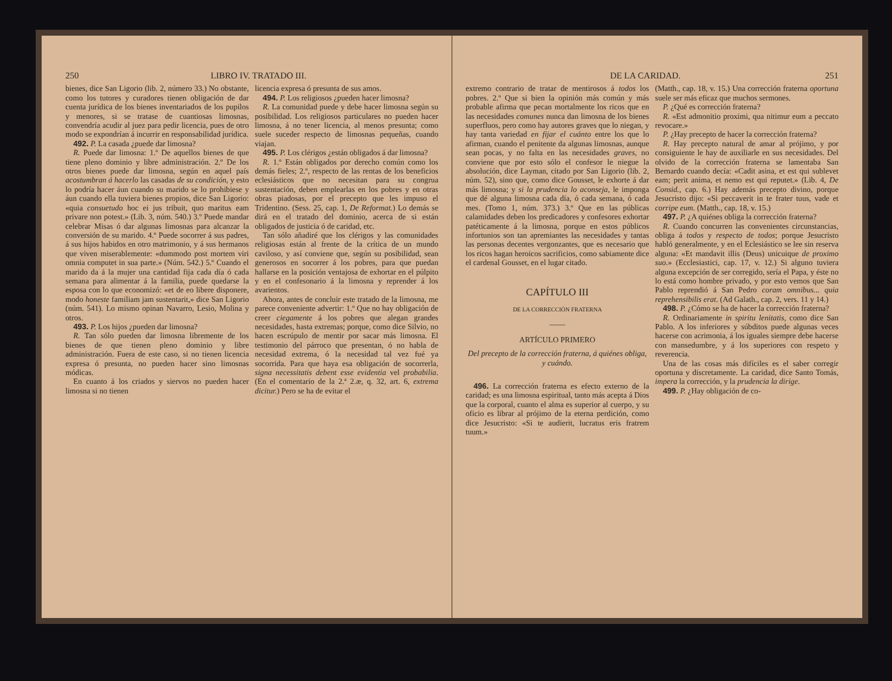250 LIBRO IV. TRATADO III.
bienes, dice San Ligorio (lib. 2, número 33.) No obstante, como los tutores y curadores tienen obligación de dar cuenta jurídica de los bienes inventariados de los pupilos y menores, si se tratase de cuantiosas limosnas, convendría acudir al juez para pedir licencia, pues de otro modo se expondrían á incurrir en responsabilidad jurídica.
492. P. La casada ¿puede dar limosna?
R. Puede dar limosna: 1.º De aquellos bienes de que tiene pleno dominio y libre administración. 2.º De los otros bienes puede dar limosna, según en aquel país acostumbran á hacerlo las casadas de su condición, y esto lo podría hacer áun cuando su marido se lo prohibiese y áun cuando ella tuviera bienes propios, dice San Ligorio: «quia consuetudo hoc ei jus tribuit, quo maritus eam privare non potest.» (Lib. 3, núm. 540.) 3.º Puede mandar celebrar Misas ó dar algunas limosnas para alcanzar la conversión de su marido. 4.º Puede socorrer á sus padres, á sus hijos habidos en otro matrimonio, y á sus hermanos que viven miserablemente: «dummodo post mortem viri omnia computet in sua parte.» (Núm. 542.) 5.º Cuando el marido da á la mujer una cantidad fija cada día ó cada semana para alimentar á la familia, puede quedarse la esposa con lo que economizó: «et de eo libere disponere, modo honeste familiam jam sustentarit,» dice San Ligorio (núm. 541). Lo mismo opinan Navarro, Lesio, Molina y otros.
493. P. Los hijos ¿pueden dar limosna?
R. Tan sólo pueden dar limosna libremente de los bienes de que tienen pleno dominio y libre administración. Fuera de este caso, si no tienen licencia expresa ó presunta, no pueden hacer sino limosnas módicas.
En cuanto á los criados y siervos no pueden hacer limosna si no tienen
licencia expresa ó presunta de sus amos.
494. P. Los religiosos ¿pueden hacer limosna?
R. La comunidad puede y debe hacer limosna según su posibilidad. Los religiosos particulares no pueden hacer limosna, á no tener licencia, al menos presunta; como suele suceder respecto de limosnas pequeñas, cuando viajan.
495. P. Los clérigos ¿están obligados á dar limosna?
R. 1.º Están obligados por derecho común como los demás fieles; 2.º, respecto de las rentas de los beneficios eclesiásticos que no necesitan para su congrua sustentación, deben emplearlas en los pobres y en otras obras piadosas, por el precepto que les impuso el Tridentino. (Sess. 25, cap. 1, De Reformat.) Lo demás se dirá en el tratado del dominio, acerca de si están obligados de justicia ó de caridad, etc.
Tan sólo añadiré que los clérigos y las comunidades religiosas están al frente de la crítica de un mundo caviloso, y así conviene que, según su posibilidad, sean generosos en socorrer á los pobres, para que puedan hallarse en la posición ventajosa de exhortar en el púlpito y en el confesonario á la limosna y reprender á los avarientos.
Ahora, antes de concluir este tratado de la limosna, me parece conveniente advertir: 1.º Que no hay obligación de creer ciegamente á los pobres que alegan grandes necesidades, hasta extremas; porque, como dice Silvio, no hacen escrúpulo de mentir por sacar más limosna. El testimonio del párroco que presentan, ó no habla de necesidad extrema, ó la necesidad tal vez fué ya socorrida. Para que haya esa obligación de socorrerla, signa necessitatis debent esse evidentia vel probabilia. (En el comentario de la 2.ª 2.æ, q. 32, art. 6, extrema dicitur.) Pero se ha de evitar el
DE LA CARIDAD. 251
extremo contrario de tratar de mentirosos á todos los pobres. 2.º Que si bien la opinión más común y más probable afirma que pecan mortalmente los ricos que en las necesidades comunes nunca dan limosna de los bienes superfluos, pero como hay autores graves que lo niegan, y hay tanta variedad en fijar el cuánto entre los que lo afirman, cuando el penitente da algunas limosnas, aunque sean pocas, y no falta en las necesidades graves, no conviene que por esto sólo el confesor le niegue la absolución, dice Layman, citado por San Ligorio (lib. 2, núm. 52), sino que, como dice Gousset, le exhorte á dar más limosna; y si la prudencia lo aconseja, le imponga que dé alguna limosna cada día, ó cada semana, ó cada mes. (Tomo 1, núm. 373.) 3.º Que en las públicas calamidades deben los predicadores y confesores exhortar patéticamente á la limosna, porque en estos públicos infortunios son tan apremiantes las necesidades y tantas las personas decentes vergonzantes, que es necesario que los ricos hagan heroicos sacrificios, como sabiamente dice el cardenal Gousset, en el lugar citado.
CAPÍTULO III
DE LA CORRECCIÓN FRATERNA
——
ARTÍCULO PRIMERO
Del precepto de la corrección fraterna, á quiénes obliga, y cuándo.
496. La corrección fraterna es efecto externo de la caridad; es una limosna espiritual, tanto más acepta á Dios que la corporal, cuanto el alma es superior al cuerpo, y su oficio es librar al prójimo de la eterna perdición, como dice Jesucristo: «Si te audierit, lucratus eris fratrem tuum.»
(Matth., cap. 18, v. 15.) Una corrección fraterna oportuna suele ser más eficaz que muchos sermones.
P. ¿Qué es corrección fraterna?
R. «Est admonitio proximi, qua nitimur eum a peccato revocare.»
P. ¿Hay precepto de hacer la corrección fraterna?
R. Hay precepto natural de amar al prójimo, y por consiguiente le hay de auxiliarle en sus necesidades. Del olvido de la corrección fraterna se lamentaba San Bernardo cuando decía: «Cadit asina, et est qui sublevet eam; perit anima, et nemo est qui reputet.» (Lib. 4, De Consid., cap. 6.) Hay además precepto divino, porque Jesucristo dijo: «Si peccaverit in te frater tuus, vade et corripe eum. (Matth., cap. 18, v. 15.)
497. P. ¿A quiénes obliga la corrección fraterna?
R. Cuando concurren las convenientes circunstancias, obliga á todos y respecto de todos; porque Jesucristo habló generalmente, y en el Eclesiástico se lee sin reserva alguna: «Et mandavit illis (Deus) unicuique de proximo suo.» (Ecclesiastici, cap. 17, v. 12.) Si alguno tuviera alguna excepción de ser corregido, sería el Papa, y éste no lo está como hombre privado, y por esto vemos que San Pablo reprendió á San Pedro coram omnibus... quia reprehensibilis erat. (Ad Galath., cap. 2, vers. 11 y 14.)
498. P. ¿Cómo se ha de hacer la corrección fraterna?
R. Ordinariamente in spiritu lenitatis, como dice San Pablo. A los inferiores y súbditos puede algunas veces hacerse con acrimonia, á los iguales siempre debe hacerse con mansedumbre, y á los superiores con respeto y reverencia.
Una de las cosas más difíciles es el saber corregir oportuna y discretamente. La caridad, dice Santo Tomás, impera la corrección, y la prudencia la dirige.
499. P. ¿Hay obligación de co-